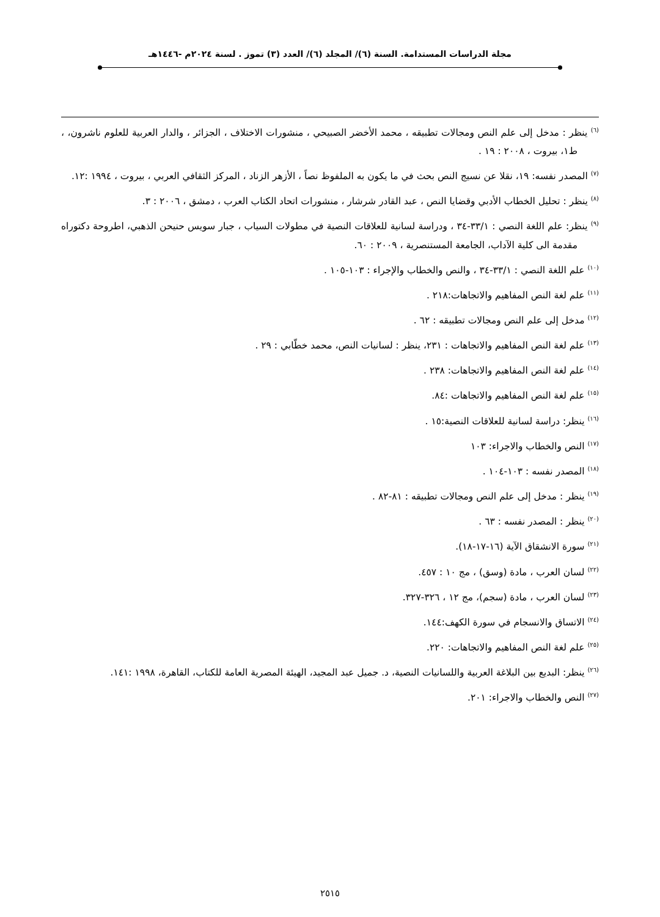مجلة الدراسات المستدامة. السنة (٦)/ المجلد (٦)/ العدد (٣) تموز . لسنة ٢٠٢٤م -١٤٤٦هـ
<sup>(٦)</sup> ينظر : مدخل إلى علم النص ومجالات تطبيقه ، محمد الأخضر الصبيحي ، منشورات الاختلاف ، الجزائر ، والدار العربية للعلوم ناشرون، ، ط١، بيروت ، ٢٠٠٨ : ١٩ .
<sup>(٧)</sup> المصدر نفسه: ١٩، نقلا عن نسيج النص بحث في ما يكون به الملفوظ نصاً ، الأزهر الزناد ، المركز الثقافي العربي ، بيروت ، ١٩٩٤ :١٢.
<sup>(٨)</sup> ينظر : تحليل الخطاب الأدبي وقضايا النص ، عبد القادر شرشار ، منشورات اتحاد الكتاب العرب ، دمشق ، ٢٠٠٦ : ٣.
<sup>(٩)</sup> ينظر: علم اللغة النصي : ٣٣/١-٣٤ ، ودراسة لسانية للعلاقات النصية في مطولات السياب ، جبار سويس حنيحن الذهبي، اطروحة دكتوراه مقدمة الى كلية الآداب، الجامعة المستنصرية ، ٢٠٠٩ : ٦٠.
<sup>(١٠)</sup> علم اللغة النصي : ٣٣/١-٣٤ ، والنص والخطاب والإجراء : ١٠٣-١٠٥ .
<sup>(١١)</sup> علم لغة النص المفاهيم والاتجاهات:٢١٨ .
<sup>(١٢)</sup> مدخل إلى علم النص ومجالات تطبيقه : ٦٢ .
<sup>(١٣)</sup> علم لغة النص المفاهيم والاتجاهات : ٢٣١، ينظر : لسانيات النص، محمد خطّابي : ٢٩ .
<sup>(١٤)</sup> علم لغة النص المفاهيم والاتجاهات: ٢٣٨ .
<sup>(١٥)</sup> علم لغة النص المفاهيم والاتجاهات :٨٤.
<sup>(١٦)</sup> ينظر: دراسة لسانية للعلاقات النصية:١٥ .
<sup>(١٧)</sup> النص والخطاب والاجراء: ١٠٣
<sup>(١٨)</sup> المصدر نفسه : ١٠٣-١٠٤ .
<sup>(١٩)</sup> ينظر : مدخل إلى علم النص ومجالات تطبيقه : ٨١-٨٢ .
<sup>(٢٠)</sup> ينظر : المصدر نفسه : ٦٣ .
<sup>(٢١)</sup> سورة الانشقاق الآية (١٦-١٧-١٨).
<sup>(٢٢)</sup> لسان العرب ، مادة (وسق) ، مج ١٠ : ٤٥٧.
<sup>(٢٣)</sup> لسان العرب ، مادة (سجم)، مج ١٢ ، ٣٢٦-٣٢٧.
<sup>(٢٤)</sup> الاتساق والانسجام في سورة الكهف:١٤٤.
<sup>(٢٥)</sup> علم لغة النص المفاهيم والاتجاهات: ٢٢٠.
<sup>(٢٦)</sup> ينظر: البديع بين البلاغة العربية واللسانيات النصية، د. جميل عبد المجيد، الهيئة المصرية العامة للكتاب، القاهرة، ١٩٩٨ :١٤١.
<sup>(٢٧)</sup> النص والخطاب والاجراء: ٢٠١.
٢٥١٥